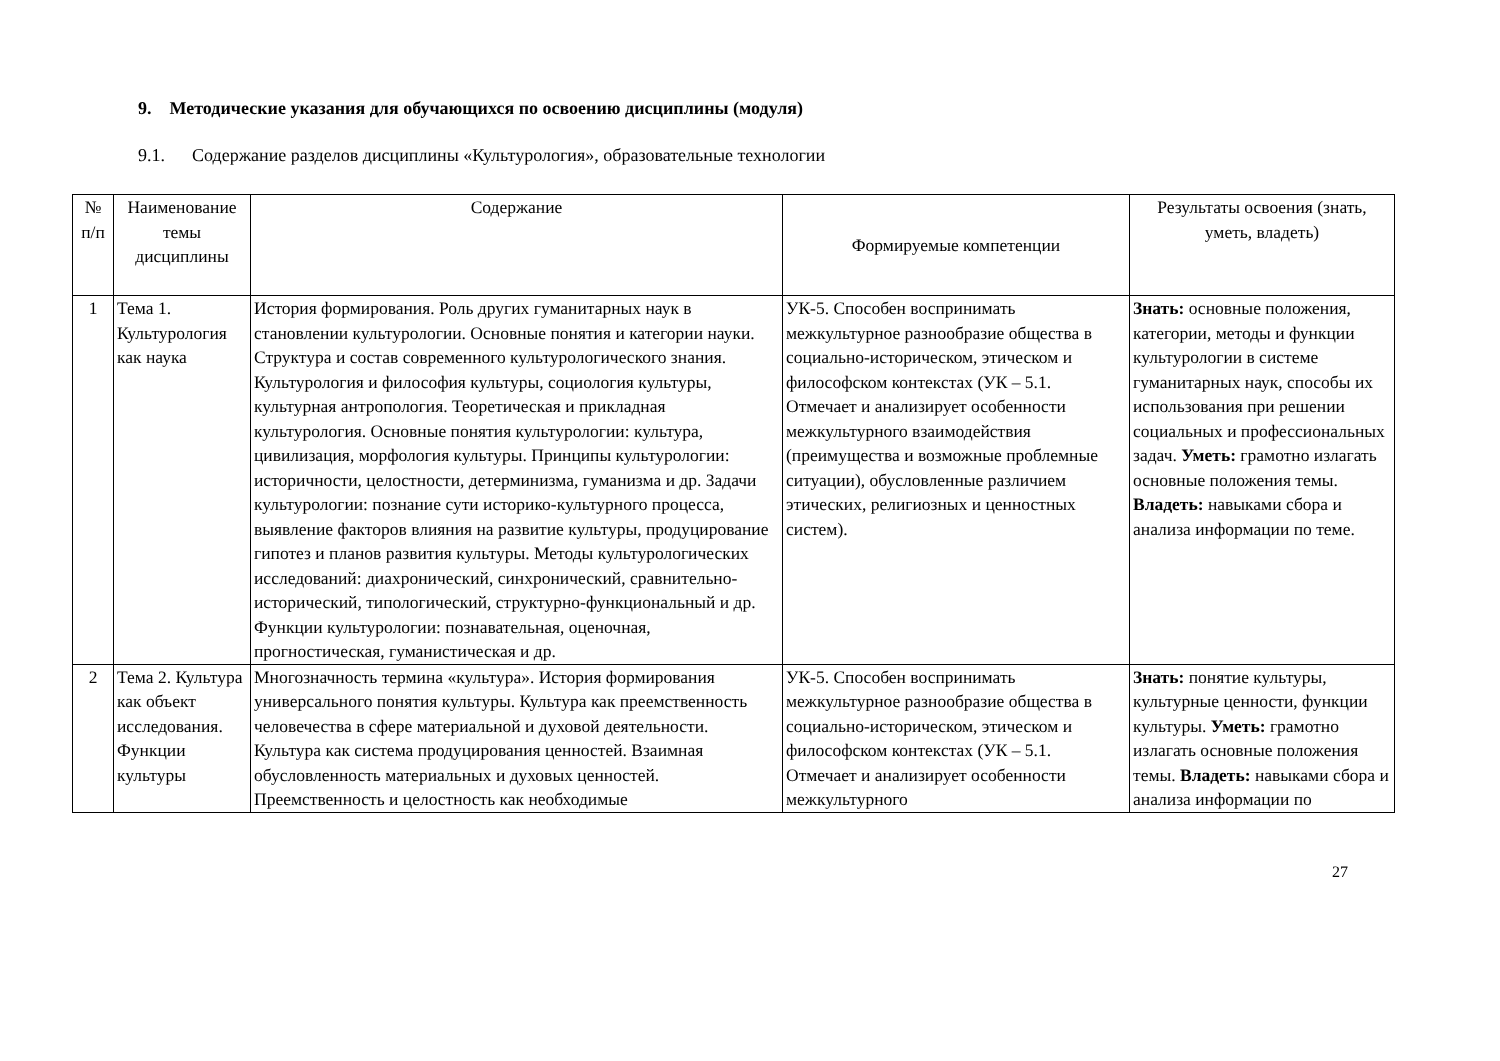9. Методические указания для обучающихся по освоению дисциплины (модуля)
9.1. Содержание разделов дисциплины «Культурология», образовательные технологии
| № п/п | Наименование темы дисциплины | Содержание | Формируемые компетенции | Результаты освоения (знать, уметь, владеть) |
| --- | --- | --- | --- | --- |
| 1 | Тема 1. Культурология как наука | История формирования. Роль других гуманитарных наук в становлении культурологии. Основные понятия и категории науки. Структура и состав современного культурологического знания. Культурология и философия культуры, социология культуры, культурная антропология. Теоретическая и прикладная культурология. Основные понятия культурологии: культура, цивилизация, морфология культуры. Принципы культурологии: историчности, целостности, детерминизма, гуманизма и др. Задачи культурологии: познание сути историко-культурного процесса, выявление факторов влияния на развитие культуры, продуцирование гипотез и планов развития культуры. Методы культурологических исследований: диахронический, синхронический, сравнительно-исторический, типологический, структурно-функциональный и др. Функции культурологии: познавательная, оценочная, прогностическая, гуманистическая и др. | УК-5. Способен воспринимать межкультурное разнообразие общества в социально-историческом, этическом и философском контекстах (УК – 5.1. Отмечает и анализирует особенности межкультурного взаимодействия (преимущества и возможные проблемные ситуации), обусловленные различием этических, религиозных и ценностных систем). | Знать: основные положения, категории, методы и функции культурологии в системе гуманитарных наук, способы их использования при решении социальных и профессиональных задач. Уметь: грамотно излагать основные положения темы. Владеть: навыками сбора и анализа информации по теме. |
| 2 | Тема 2. Культура как объект исследования. Функции культуры | Многозначность термина «культура». История формирования универсального понятия культуры. Культура как преемственность человечества в сфере материальной и духовой деятельности. Культура как система продуцирования ценностей. Взаимная обусловленность материальных и духовых ценностей. Преемственность и целостность как необходимые | УК-5. Способен воспринимать межкультурное разнообразие общества в социально-историческом, этическом и философском контекстах (УК – 5.1. Отмечает и анализирует особенности межкультурного | Знать: понятие культуры, культурные ценности, функции культуры. Уметь: грамотно излагать основные положения темы. Владеть: навыками сбора и анализа информации по |
27